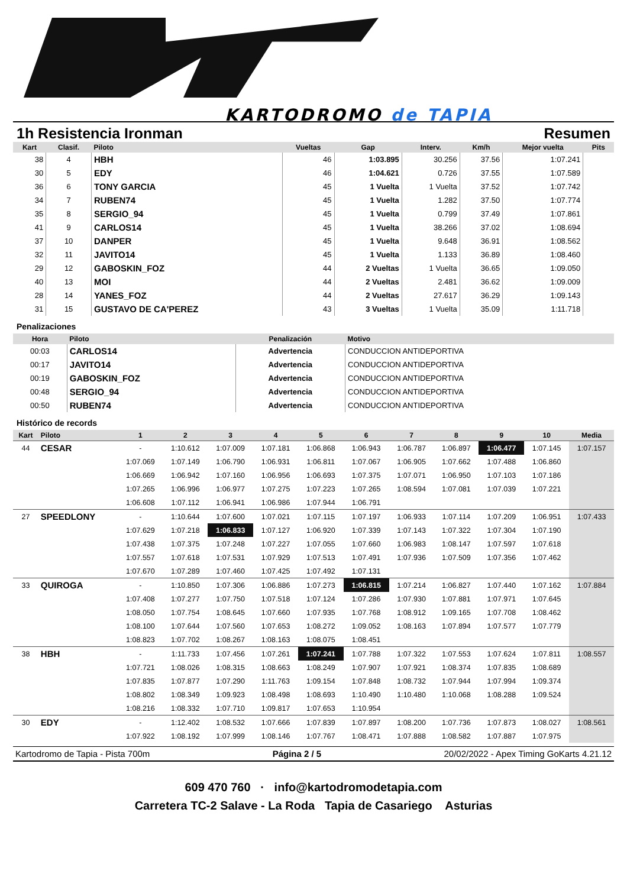KARTODROMO de TAPIA
1h Resistencia Ironman Resumen
| Kart | Clasif. | Piloto | Vueltas | Gap | Interv. | Km/h | Mejor vuelta | Pits |
| --- | --- | --- | --- | --- | --- | --- | --- | --- |
| 38 | 4 | HBH | 46 | 1:03.895 | 30.256 | 37.56 | 1:07.241 | |
| 30 | 5 | EDY | 46 | 1:04.621 | 0.726 | 37.55 | 1:07.589 | |
| 36 | 6 | TONY GARCIA | 45 | 1 Vuelta | 1 Vuelta | 37.52 | 1:07.742 | |
| 34 | 7 | RUBEN74 | 45 | 1 Vuelta | 1.282 | 37.50 | 1:07.774 | |
| 35 | 8 | SERGIO_94 | 45 | 1 Vuelta | 0.799 | 37.49 | 1:07.861 | |
| 41 | 9 | CARLOS14 | 45 | 1 Vuelta | 38.266 | 37.02 | 1:08.694 | |
| 37 | 10 | DANPER | 45 | 1 Vuelta | 9.648 | 36.91 | 1:08.562 | |
| 32 | 11 | JAVITO14 | 45 | 1 Vuelta | 1.133 | 36.89 | 1:08.460 | |
| 29 | 12 | GABOSKIN_FOZ | 44 | 2 Vueltas | 1 Vuelta | 36.65 | 1:09.050 | |
| 40 | 13 | MOI | 44 | 2 Vueltas | 2.481 | 36.62 | 1:09.009 | |
| 28 | 14 | YANES_FOZ | 44 | 2 Vueltas | 27.617 | 36.29 | 1:09.143 | |
| 31 | 15 | GUSTAVO DE CA'PEREZ | 43 | 3 Vueltas | 1 Vuelta | 35.09 | 1:11.718 | |
Penalizaciones
| Hora | Piloto | Penalización | Motivo |
| --- | --- | --- | --- |
| 00:03 | CARLOS14 | Advertencia | CONDUCCION ANTIDEPORTIVA |
| 00:17 | JAVITO14 | Advertencia | CONDUCCION ANTIDEPORTIVA |
| 00:19 | GABOSKIN_FOZ | Advertencia | CONDUCCION ANTIDEPORTIVA |
| 00:48 | SERGIO_94 | Advertencia | CONDUCCION ANTIDEPORTIVA |
| 00:50 | RUBEN74 | Advertencia | CONDUCCION ANTIDEPORTIVA |
Histórico de records
| Kart | Piloto | 1 | 2 | 3 | 4 | 5 | 6 | 7 | 8 | 9 | 10 | Media |
| --- | --- | --- | --- | --- | --- | --- | --- | --- | --- | --- | --- | --- |
| 44 | CESAR | - | 1:10.612 | 1:07.009 | 1:07.181 | 1:06.868 | 1:06.943 | 1:06.787 | 1:06.897 | 1:06.477 | 1:07.145 | 1:07.157 |
| | | 1:07.069 | 1:07.149 | 1:06.790 | 1:06.931 | 1:06.811 | 1:07.067 | 1:06.905 | 1:07.662 | 1:07.488 | 1:06.860 | |
| | | 1:06.669 | 1:06.942 | 1:07.160 | 1:06.956 | 1:06.693 | 1:07.375 | 1:07.071 | 1:06.950 | 1:07.103 | 1:07.186 | |
| | | 1:07.265 | 1:06.996 | 1:06.977 | 1:07.275 | 1:07.223 | 1:07.265 | 1:08.594 | 1:07.081 | 1:07.039 | 1:07.221 | |
| | | 1:06.608 | 1:07.112 | 1:06.941 | 1:06.986 | 1:07.944 | 1:06.791 | | | | | |
| 27 | SPEEDLONY | - | 1:10.644 | 1:07.600 | 1:07.021 | 1:07.115 | 1:07.197 | 1:06.933 | 1:07.114 | 1:07.209 | 1:06.951 | 1:07.433 |
| | | 1:07.629 | 1:07.218 | 1:06.833 | 1:07.127 | 1:06.920 | 1:07.339 | 1:07.143 | 1:07.322 | 1:07.304 | 1:07.190 | |
| | | 1:07.438 | 1:07.375 | 1:07.248 | 1:07.227 | 1:07.055 | 1:07.660 | 1:06.983 | 1:08.147 | 1:07.597 | 1:07.618 | |
| | | 1:07.557 | 1:07.618 | 1:07.531 | 1:07.929 | 1:07.513 | 1:07.491 | 1:07.936 | 1:07.509 | 1:07.356 | 1:07.462 | |
| | | 1:07.670 | 1:07.289 | 1:07.460 | 1:07.425 | 1:07.492 | 1:07.131 | | | | | |
| 33 | QUIROGA | - | 1:10.850 | 1:07.306 | 1:06.886 | 1:07.273 | 1:06.815 | 1:07.214 | 1:06.827 | 1:07.440 | 1:07.162 | 1:07.884 |
| | | 1:07.408 | 1:07.277 | 1:07.750 | 1:07.518 | 1:07.124 | 1:07.286 | 1:07.930 | 1:07.881 | 1:07.971 | 1:07.645 | |
| | | 1:08.050 | 1:07.754 | 1:08.645 | 1:07.660 | 1:07.935 | 1:07.768 | 1:08.912 | 1:09.165 | 1:07.708 | 1:08.462 | |
| | | 1:08.100 | 1:07.644 | 1:07.560 | 1:07.653 | 1:08.272 | 1:09.052 | 1:08.163 | 1:07.894 | 1:07.577 | 1:07.779 | |
| | | 1:08.823 | 1:07.702 | 1:08.267 | 1:08.163 | 1:08.075 | 1:08.451 | | | | | |
| 38 | HBH | - | 1:11.733 | 1:07.456 | 1:07.261 | 1:07.241 | 1:07.788 | 1:07.322 | 1:07.553 | 1:07.624 | 1:07.811 | 1:08.557 |
| | | 1:07.721 | 1:08.026 | 1:08.315 | 1:08.663 | 1:08.249 | 1:07.907 | 1:07.921 | 1:08.374 | 1:07.835 | 1:08.689 | |
| | | 1:07.835 | 1:07.877 | 1:07.290 | 1:11.763 | 1:09.154 | 1:07.848 | 1:08.732 | 1:07.944 | 1:07.994 | 1:09.374 | |
| | | 1:08.802 | 1:08.349 | 1:09.923 | 1:08.498 | 1:08.693 | 1:10.490 | 1:10.480 | 1:10.068 | 1:08.288 | 1:09.524 | |
| | | 1:08.216 | 1:08.332 | 1:07.710 | 1:09.817 | 1:07.653 | 1:10.954 | | | | | |
| 30 | EDY | - | 1:12.402 | 1:08.532 | 1:07.666 | 1:07.839 | 1:07.897 | 1:08.200 | 1:07.736 | 1:07.873 | 1:08.027 | 1:08.561 |
| | | 1:07.922 | 1:08.192 | 1:07.999 | 1:08.146 | 1:07.767 | 1:08.471 | 1:07.888 | 1:08.582 | 1:07.887 | 1:07.975 | |
Kartodromo de Tapia - Pista 700m Página 2 / 5 20/02/2022 - Apex Timing GoKarts 4.21.12
609 470 760 · info@kartodromodetapia.com
Carretera TC-2 Salave - La Roda Tapia de Casariego Asturias